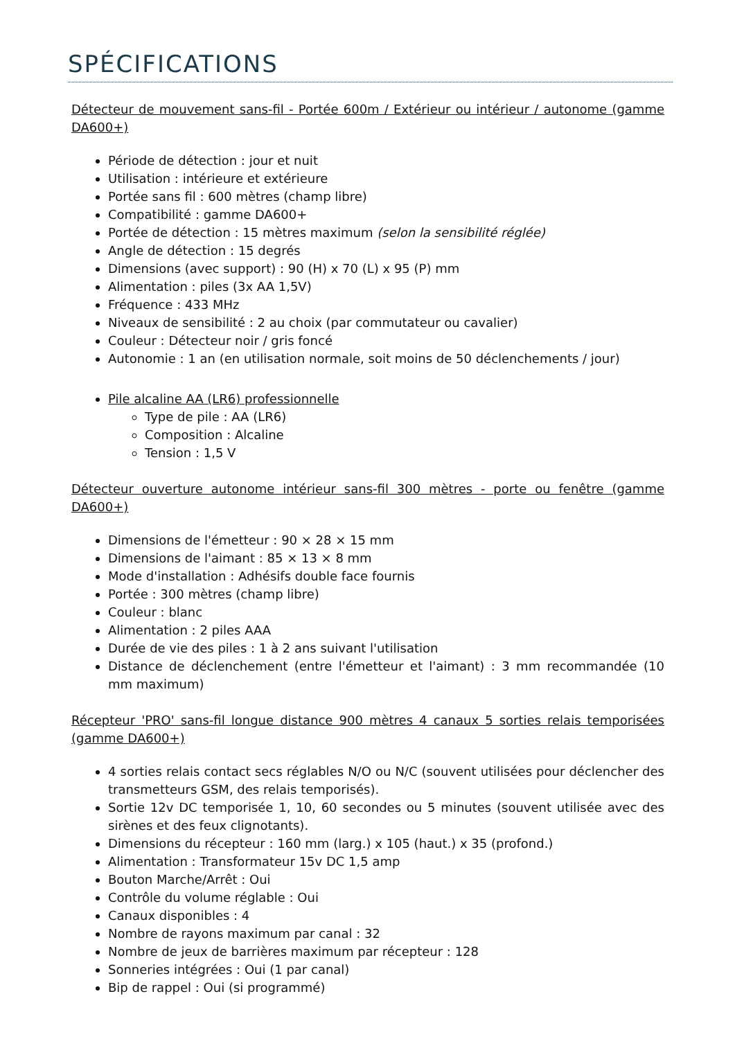SPÉCIFICATIONS
Détecteur de mouvement sans-fil - Portée 600m / Extérieur ou intérieur / autonome (gamme DA600+)
Période de détection : jour et nuit
Utilisation : intérieure et extérieure
Portée sans fil : 600 mètres (champ libre)
Compatibilité : gamme DA600+
Portée de détection : 15 mètres maximum (selon la sensibilité réglée)
Angle de détection : 15 degrés
Dimensions (avec support) : 90 (H) x 70 (L) x 95 (P) mm
Alimentation : piles (3x AA 1,5V)
Fréquence : 433 MHz
Niveaux de sensibilité : 2 au choix (par commutateur ou cavalier)
Couleur : Détecteur noir / gris foncé
Autonomie : 1 an (en utilisation normale, soit moins de 50 déclenchements / jour)
Pile alcaline AA (LR6) professionnelle
Type de pile : AA (LR6)
Composition : Alcaline
Tension : 1,5 V
Détecteur ouverture autonome intérieur sans-fil 300 mètres - porte ou fenêtre (gamme DA600+)
Dimensions de l'émetteur : 90 × 28 × 15 mm
Dimensions de l'aimant : 85 × 13 × 8 mm
Mode d'installation : Adhésifs double face fournis
Portée : 300 mètres (champ libre)
Couleur : blanc
Alimentation : 2 piles AAA
Durée de vie des piles : 1 à 2 ans suivant l'utilisation
Distance de déclenchement (entre l'émetteur et l'aimant) : 3 mm recommandée (10 mm maximum)
Récepteur 'PRO' sans-fil longue distance 900 mètres 4 canaux 5 sorties relais temporisées (gamme DA600+)
4 sorties relais contact secs réglables N/O ou N/C (souvent utilisées pour déclencher des transmetteurs GSM, des relais temporisés).
Sortie 12v DC temporisée 1, 10, 60 secondes ou 5 minutes (souvent utilisée avec des sirènes et des feux clignotants).
Dimensions du récepteur : 160 mm (larg.) x 105 (haut.) x 35 (profond.)
Alimentation : Transformateur 15v DC 1,5 amp
Bouton Marche/Arrêt : Oui
Contrôle du volume réglable : Oui
Canaux disponibles : 4
Nombre de rayons maximum par canal : 32
Nombre de jeux de barrières maximum par récepteur : 128
Sonneries intégrées : Oui (1 par canal)
Bip de rappel : Oui (si programmé)